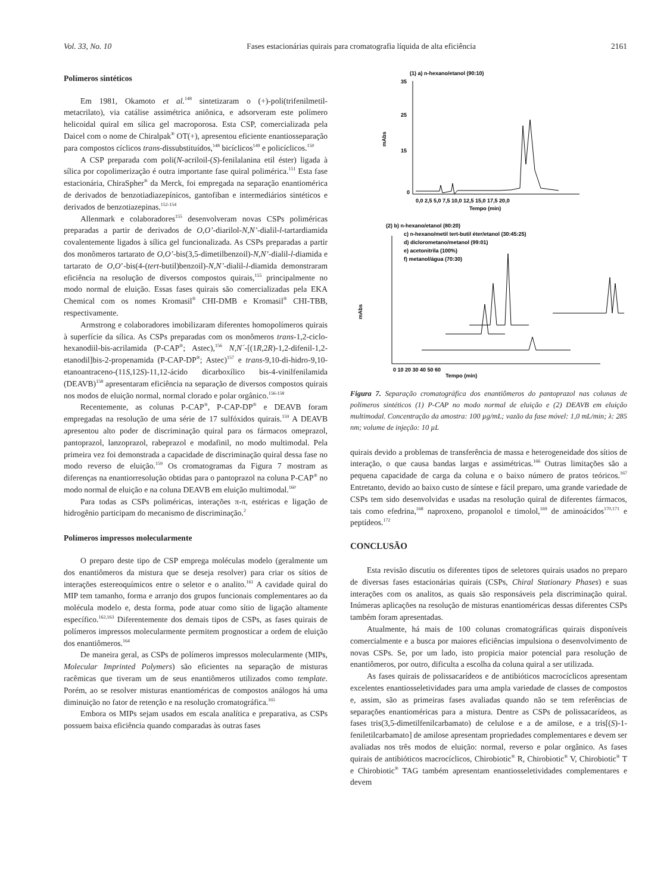Vol. 33, No. 10 Fases estacionárias quirais para cromatografia líquida de alta eficiência 2161
Polímeros sintéticos
Em 1981, Okamoto et al.<sup>148</sup> sintetizaram o (+)-poli(trifenilmetil-metacrilato), via catálise assimétrica aniônica, e adsorveram este polímero helicoidal quiral em sílica gel macroporosa. Esta CSP, comercializada pela Daicel com o nome de Chiralpak<sup>®</sup> OT(+), apresentou eficiente enantiosseparação para compostos cíclicos trans-dissubstituídos,<sup>148</sup> bicíclicos<sup>149</sup> e policíclicos.<sup>150</sup>
A CSP preparada com poli(N-acriloil-(S)-fenilalanina etil éster) ligada à sílica por copolimerização é outra importante fase quiral polimérica.<sup>151</sup> Esta fase estacionária, ChiraSpher<sup>®</sup> da Merck, foi empregada na separação enantiomérica de derivados de benzotiadiazepínicos, gantofiban e intermediários sintéticos e derivados de benzotiazepinas.<sup>152-154</sup>
Allenmark e colaboradores<sup>155</sup> desenvolveram novas CSPs poliméricas preparadas a partir de derivados de O,O’-diarilol-N,N’-dialil-l-tartardiamida covalentemente ligados à sílica gel funcionalizada. As CSPs preparadas a partir dos monômeros tartarato de O,O’-bis(3,5-dimetilbenzoil)-N,N’-dialil-l-diamida e tartarato de O,O’-bis(4-(tert-butil)benzoil)-N,N’-dialil-l-diamida demonstraram eficiência na resolução de diversos compostos quirais,<sup>155</sup> principalmente no modo normal de eluição. Essas fases quirais são comercializadas pela EKA Chemical com os nomes Kromasil<sup>®</sup> CHI-DMB e Kromasil<sup>®</sup> CHI-TBB, respectivamente.
Armstrong e colaboradores imobilizaram diferentes homopolímeros quirais à superfície da sílica. As CSPs preparadas com os monômeros trans-1,2-ciclo-hexanodiil-bis-acrilamida (P-CAP<sup>®</sup>; Astec),<sup>156</sup> N,N´-[(1R,2R)-1,2-difenil-1,2-etanodil]bis-2-propenamida (P-CAP-DP<sup>®</sup>; Astec)<sup>157</sup> e trans-9,10-di-hidro-9,10-etanoantraceno-(11S,12S)-11,12-ácido dicarboxílico bis-4-vinilfenilamida (DEAVB)<sup>158</sup> apresentaram eficiência na separação de diversos compostos quirais nos modos de eluição normal, normal clorado e polar orgânico.<sup>156-158</sup>
Recentemente, as colunas P-CAP<sup>®</sup>, P-CAP-DP<sup>®</sup> e DEAVB foram empregadas na resolução de uma série de 17 sulfóxidos quirais.<sup>159</sup> A DEAVB apresentou alto poder de discriminação quiral para os fármacos omeprazol, pantoprazol, lanzoprazol, rabeprazol e modafinil, no modo multimodal. Pela primeira vez foi demonstrada a capacidade de discriminação quiral dessa fase no modo reverso de eluição.<sup>159</sup> Os cromatogramas da Figura 7 mostram as diferenças na enantiorresolução obtidas para o pantoprazol na coluna P-CAP<sup>®</sup> no modo normal de eluição e na coluna DEAVB em eluição multimodal.<sup>160</sup>
Para todas as CSPs poliméricas, interações π-π, estéricas e ligação de hidrogênio participam do mecanismo de discriminação.<sup>2</sup>
Polímeros impressos molecularmente
O preparo deste tipo de CSP emprega moléculas modelo (geralmente um dos enantiômeros da mistura que se deseja resolver) para criar os sítios de interações estereoquímicos entre o seletor e o analito.<sup>161</sup> A cavidade quiral do MIP tem tamanho, forma e arranjo dos grupos funcionais complementares ao da molécula modelo e, desta forma, pode atuar como sítio de ligação altamente específico.<sup>162,163</sup> Diferentemente dos demais tipos de CSPs, as fases quirais de polímeros impressos molecularmente permitem prognosticar a ordem de eluição dos enantiômeros.<sup>164</sup>
De maneira geral, as CSPs de polímeros impressos molecularmente (MIPs, Molecular Imprinted Polymers) são eficientes na separação de misturas racêmicas que tiveram um de seus enantiômeros utilizados como template. Porém, ao se resolver misturas enantioméricas de compostos análogos há uma diminuição no fator de retenção e na resolução cromatográfica.<sup>165</sup>
Embora os MIPs sejam usados em escala analítica e preparativa, as CSPs possuem baixa eficiência quando comparadas às outras fases
(1) a) n-hexano/etanol (90:10)
mAbs
35
25
15
0
0,0 2,5 5,0 7,5 10,0 12,5 15,0 17,5 20,0
Tempo (min)
(2) b) n-hexano/etanol (80:20)
c) n-hexano/metil tert-butil éter/etanol (30:45:25)
d) diclorometano/metanol (99:01)
e) acetonitrila (100%)
f) metanol/água (70:30)
mAbs
0 10 20 30 40 50 60
Tempo (min)
Figura 7. Separação cromatográfica dos enantiômeros do pantoprazol nas colunas de polímeros sintéticos (1) P-CAP no modo normal de eluição e (2) DEAVB em eluição multimodal. Concentração da amostra: 100 µg/mL; vazão da fase móvel: 1,0 mL/min; λ: 285 nm; volume de injeção: 10 µL
quirais devido a problemas de transferência de massa e heterogeneidade dos sítios de interação, o que causa bandas largas e assimétricas.<sup>166</sup> Outras limitações são a pequena capacidade de carga da coluna e o baixo número de pratos teóricos.<sup>167</sup> Entretanto, devido ao baixo custo de síntese e fácil preparo, uma grande variedade de CSPs tem sido desenvolvidas e usadas na resolução quiral de diferentes fármacos, tais como efedrina,<sup>168</sup> naproxeno, propanolol e timolol,<sup>169</sup> de aminoácidos<sup>170,171</sup> e peptídeos.<sup>172</sup>
CONCLUSÃO
Esta revisão discutiu os diferentes tipos de seletores quirais usados no preparo de diversas fases estacionárias quirais (CSPs, Chiral Stationary Phases) e suas interações com os analitos, as quais são responsáveis pela discriminação quiral. Inúmeras aplicações na resolução de misturas enantioméricas dessas diferentes CSPs também foram apresentadas.
Atualmente, há mais de 100 colunas cromatográficas quirais disponíveis comercialmente e a busca por maiores eficiências impulsiona o desenvolvimento de novas CSPs. Se, por um lado, isto propicia maior potencial para resolução de enantiômeros, por outro, dificulta a escolha da coluna quiral a ser utilizada.
As fases quirais de polissacarídeos e de antibióticos macrocíclicos apresentam excelentes enantiosseletividades para uma ampla variedade de classes de compostos e, assim, são as primeiras fases avaliadas quando não se tem referências de separações enantioméricas para a mistura. Dentre as CSPs de polissacarídeos, as fases tris(3,5-dimetilfenilcarbamato) de celulose e a de amilose, e a tris[(S)-1-feniletilcarbamato] de amilose apresentam propriedades complementares e devem ser avaliadas nos três modos de eluição: normal, reverso e polar orgânico. As fases quirais de antibióticos macrocíclicos, Chirobiotic<sup>®</sup> R, Chirobiotic<sup>®</sup> V, Chirobiotic<sup>®</sup> T e Chirobiotic<sup>®</sup> TAG também apresentam enantiosseletividades complementares e devem